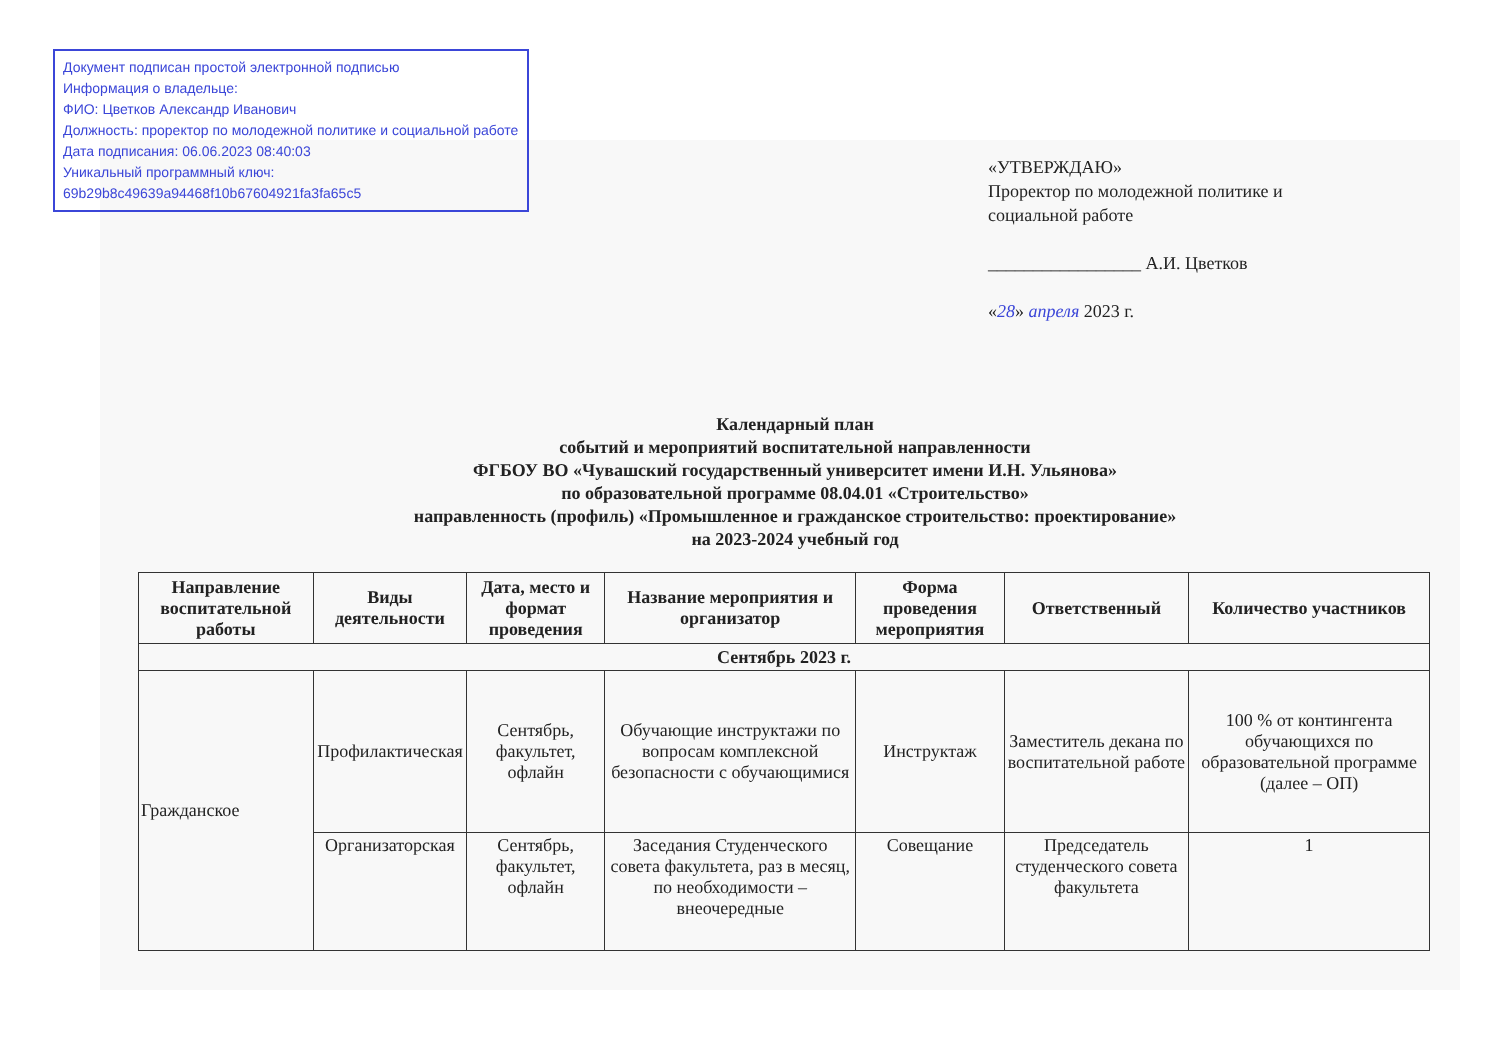Документ подписан простой электронной подписью
Информация о владельце:
ФИО: Цветков Александр Иванович
Должность: проректор по молодежной политике и социальной работе
Дата подписания: 06.06.2023 08:40:03
Уникальный программный ключ:
69b29b8c49639a94468f10b67604921fa3fa65c5
«УТВЕРЖДАЮ»
Проректор по молодежной политике и
социальной работе
_________________ А.И. Цветков
«28» апреля 2023 г.
Календарный план
событий и мероприятий воспитательной направленности
ФГБОУ ВО «Чувашский государственный университет имени И.Н. Ульянова»
по образовательной программе 08.04.01 «Строительство»
направленность (профиль) «Промышленное и гражданское строительство: проектирование»
на 2023-2024 учебный год
| Направление воспитательной работы | Виды деятельности | Дата, место и формат проведения | Название мероприятия и организатор | Форма проведения мероприятия | Ответственный | Количество участников |
| --- | --- | --- | --- | --- | --- | --- |
| Сентябрь 2023 г. | | | | | | |
| Гражданское | Профилактическая | Сентябрь, факультет, офлайн | Обучающие инструктажи по вопросам комплексной безопасности с обучающимися | Инструктаж | Заместитель декана по воспитательной работе | 100 % от контингента обучающихся по образовательной программе (далее – ОП) |
| | Организаторская | Сентябрь, факультет, офлайн | Заседания Студенческого совета факультета, раз в месяц, по необходимости – внеочередные | Совещание | Председатель студенческого совета факультета | 1 |